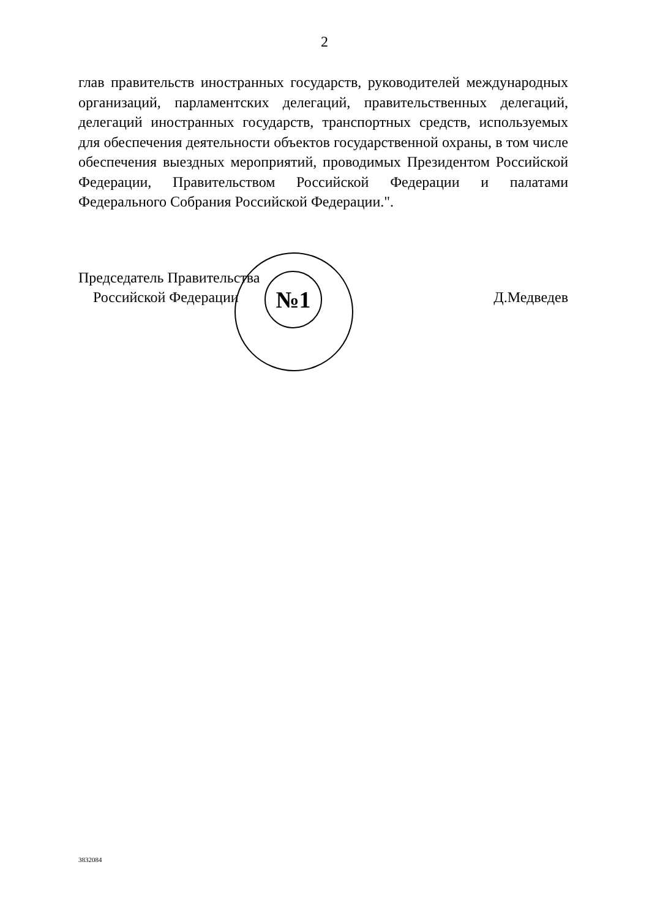2
глав правительств иностранных государств, руководителей международных организаций, парламентских делегаций, правительственных делегаций, делегаций иностранных государств, транспортных средств, используемых для обеспечения деятельности объектов государственной охраны, в том числе обеспечения выездных мероприятий, проводимых Президентом Российской Федерации, Правительством Российской Федерации и палатами Федерального Собрания Российской Федерации.".
№1
Председатель Правительства
Российской Федерации
Д.Медведев
3832084